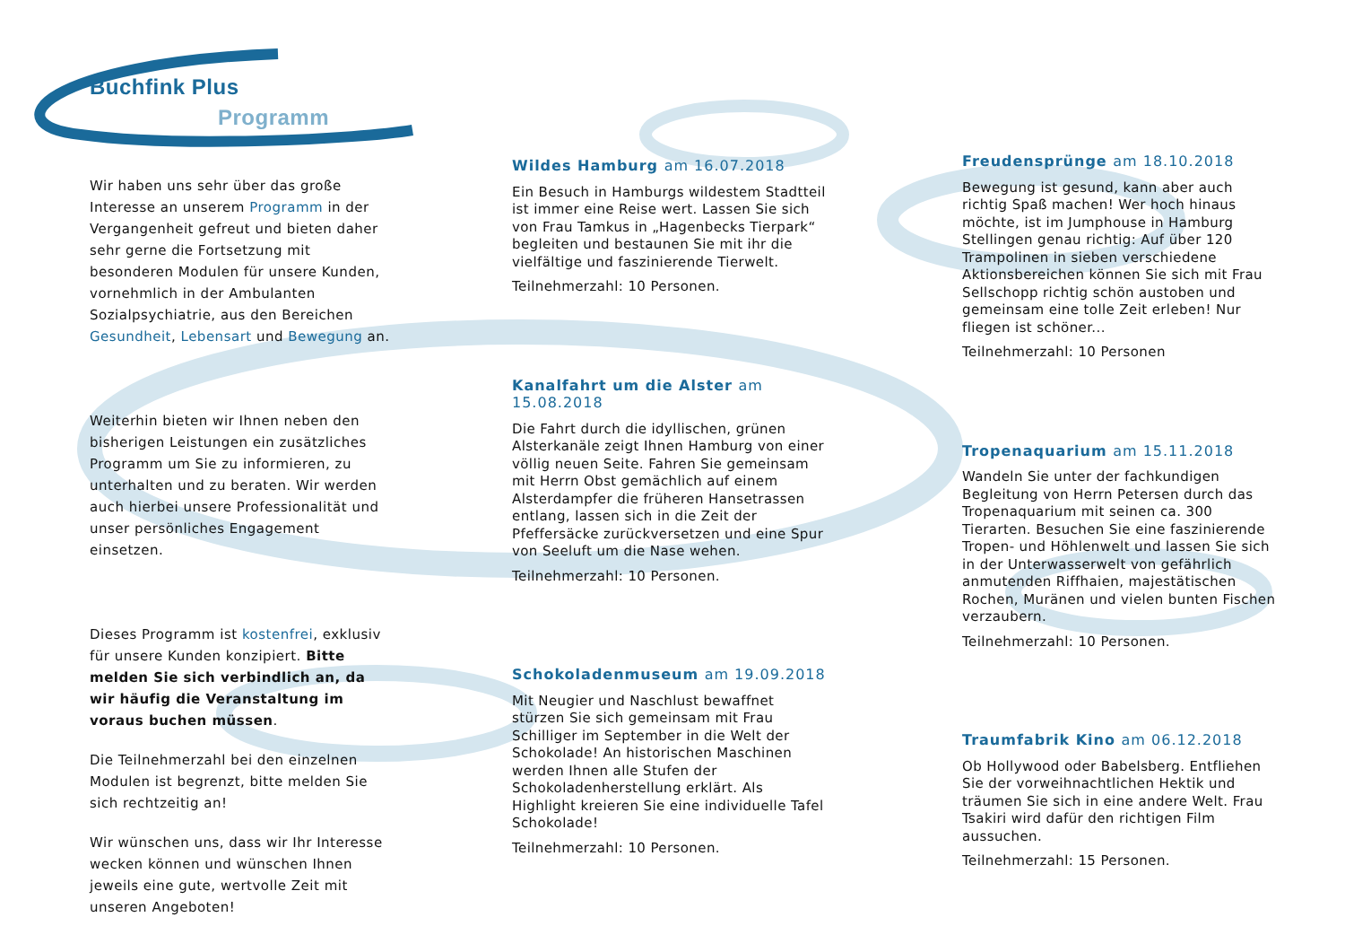Buchfink Plus
Programm
Wir haben uns sehr über das große Interesse an unserem Programm in der Vergangenheit gefreut und bieten daher sehr gerne die Fortsetzung mit besonderen Modulen für unsere Kunden, vornehmlich in der Ambulanten Sozialpsychiatrie, aus den Bereichen Gesundheit, Lebensart und Bewegung an.
Weiterhin bieten wir Ihnen neben den bisherigen Leistungen ein zusätzliches Programm um Sie zu informieren, zu unterhalten und zu beraten. Wir werden auch hierbei unsere Professionalität und unser persönliches Engagement einsetzen.
Dieses Programm ist kostenfrei, exklusiv für unsere Kunden konzipiert. Bitte melden Sie sich verbindlich an, da wir häufig die Veranstaltung im voraus buchen müssen.
Die Teilnehmerzahl bei den einzelnen Modulen ist begrenzt, bitte melden Sie sich rechtzeitig an!
Wir wünschen uns, dass wir Ihr Interesse wecken können und wünschen Ihnen jeweils eine gute, wertvolle Zeit mit unseren Angeboten!
Wildes Hamburg am 16.07.2018
Ein Besuch in Hamburgs wildestem Stadtteil ist immer eine Reise wert. Lassen Sie sich von Frau Tamkus in „Hagenbecks Tierpark“ begleiten und bestaunen Sie mit ihr die vielfältige und faszinierende Tierwelt.
Teilnehmerzahl: 10 Personen.
Kanalfahrt um die Alster am 15.08.2018
Die Fahrt durch die idyllischen, grünen Alsterkanäle zeigt Ihnen Hamburg von einer völlig neuen Seite. Fahren Sie gemeinsam mit Herrn Obst gemächlich auf einem Alsterdampfer die früheren Hansetrassen entlang, lassen sich in die Zeit der Pfeffersäcke zurückversetzen und eine Spur von Seeluft um die Nase wehen.
Teilnehmerzahl: 10 Personen.
Schokoladenmuseum am 19.09.2018
Mit Neugier und Naschlust bewaffnet stürzen Sie sich gemeinsam mit Frau Schilliger im September in die Welt der Schokolade! An historischen Maschinen werden Ihnen alle Stufen der Schokoladenherstellung erklärt. Als Highlight kreieren Sie eine individuelle Tafel Schokolade!
Teilnehmerzahl: 10 Personen.
Freudensprünge am 18.10.2018
Bewegung ist gesund, kann aber auch richtig Spaß machen! Wer hoch hinaus möchte, ist im Jumphouse in Hamburg Stellingen genau richtig: Auf über 120 Trampolinen in sieben verschiedene Aktionsbereichen können Sie sich mit Frau Sellschopp richtig schön austoben und gemeinsam eine tolle Zeit erleben! Nur fliegen ist schöner...
Teilnehmerzahl: 10 Personen
Tropenaquarium am 15.11.2018
Wandeln Sie unter der fachkundigen Begleitung von Herrn Petersen durch das Tropenaquarium mit seinen ca. 300 Tierarten. Besuchen Sie eine faszinierende Tropen- und Höhlenwelt und lassen Sie sich in der Unterwasserwelt von gefährlich anmutenden Riffhaien, majestätischen Rochen, Muränen und vielen bunten Fischen verzaubern.
Teilnehmerzahl: 10 Personen.
Traumfabrik Kino am 06.12.2018
Ob Hollywood oder Babelsberg. Entfliehen Sie der vorweihnachtlichen Hektik und träumen Sie sich in eine andere Welt. Frau Tsakiri wird dafür den richtigen Film aussuchen.
Teilnehmerzahl: 15 Personen.